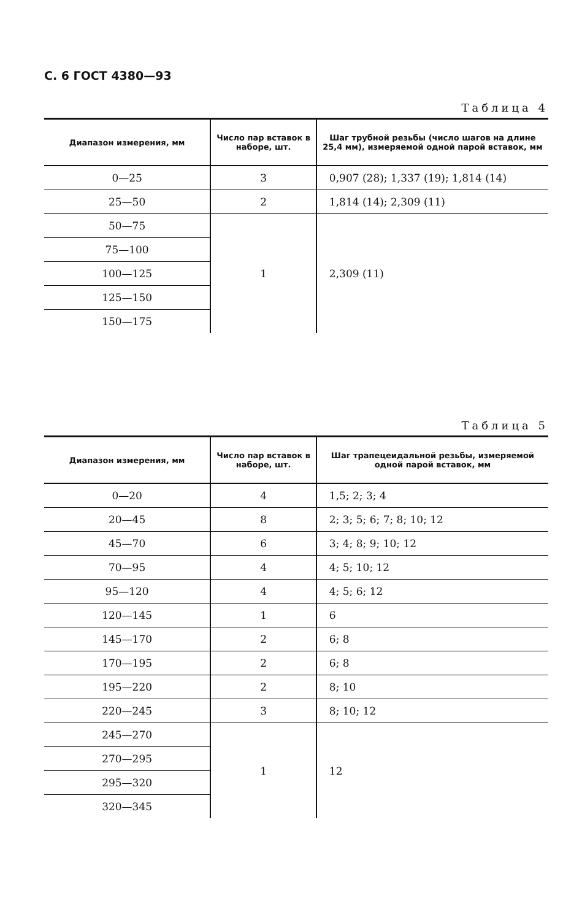С. 6 ГОСТ 4380—93
Таблица 4
| Диапазон измерения, мм | Число пар вставок в наборе, шт. | Шаг трубной резьбы (число шагов на длине 25,4 мм), измеряемой одной парой вставок, мм |
| --- | --- | --- |
| 0—25 | 3 | 0,907 (28); 1,337 (19); 1,814 (14) |
| 25—50 | 2 | 1,814 (14); 2,309 (11) |
| 50—75 | 1 | 2,309 (11) |
| 75—100 | | |
| 100—125 | | |
| 125—150 | | |
| 150—175 | | |
Таблица 5
| Диапазон измерения, мм | Число пар вставок в наборе, шт. | Шаг трапецеидальной резьбы, измеряемой одной парой вставок, мм |
| --- | --- | --- |
| 0—20 | 4 | 1,5; 2; 3; 4 |
| 20—45 | 8 | 2; 3; 5; 6; 7; 8; 10; 12 |
| 45—70 | 6 | 3; 4; 8; 9; 10; 12 |
| 70—95 | 4 | 4; 5; 10; 12 |
| 95—120 | 4 | 4; 5; 6; 12 |
| 120—145 | 1 | 6 |
| 145—170 | 2 | 6; 8 |
| 170—195 | 2 | 6; 8 |
| 195—220 | 2 | 8; 10 |
| 220—245 | 3 | 8; 10; 12 |
| 245—270 | 1 | 12 |
| 270—295 | | |
| 295—320 | | |
| 320—345 | | |